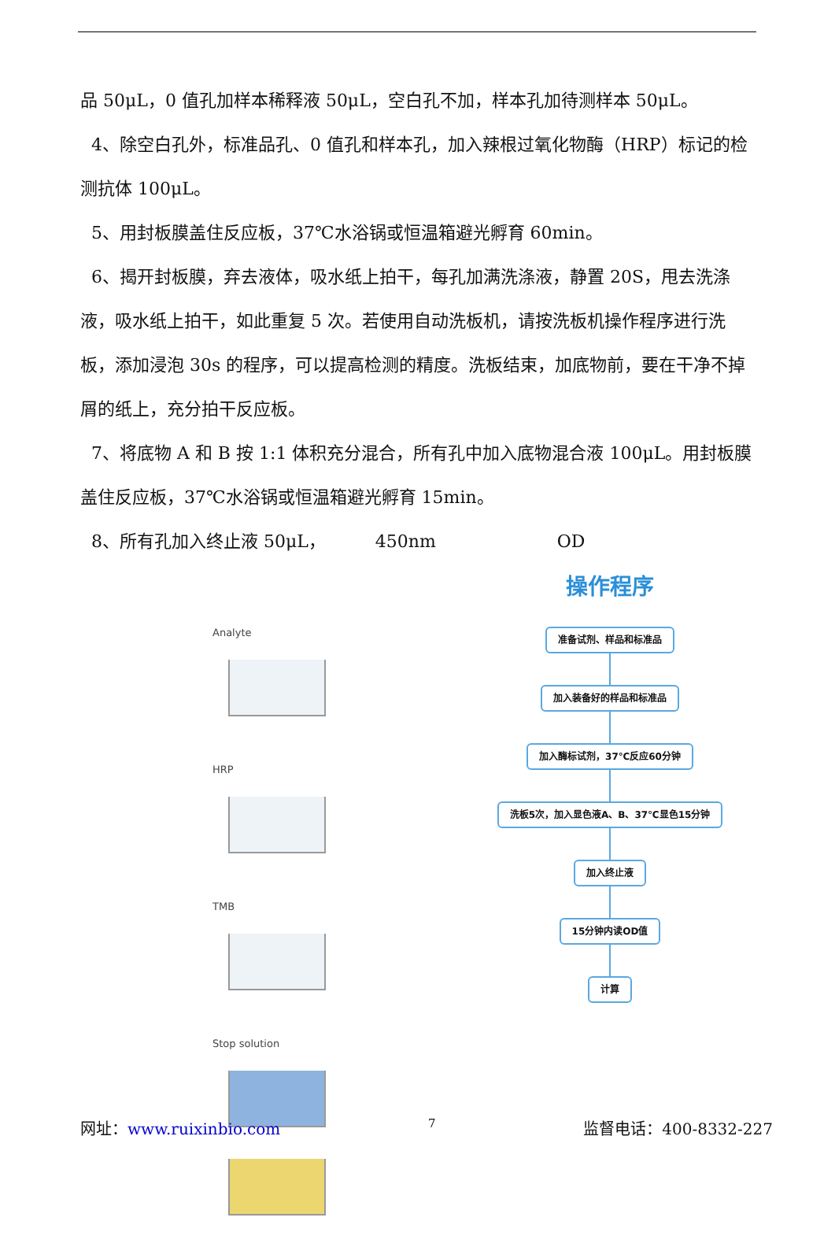品 50μL，0 值孔加样本稀释液 50μL，空白孔不加，样本孔加待测样本 50μL。
4、除空白孔外，标准品孔、0 值孔和样本孔，加入辣根过氧化物酶（HRP）标记的检测抗体 100μL。
5、用封板膜盖住反应板，37℃水浴锅或恒温箱避光孵育 60min。
6、揭开封板膜，弃去液体，吸水纸上拍干，每孔加满洗涤液，静置 20S，甩去洗涤液，吸水纸上拍干，如此重复 5 次。若使用自动洗板机，请按洗板机操作程序进行洗板，添加浸泡 30s 的程序，可以提高检测的精度。洗板结束，加底物前，要在干净不掉屑的纸上，充分拍干反应板。
7、将底物 A 和 B 按 1:1 体积充分混合，所有孔中加入底物混合液 100μL。用封板膜盖住反应板，37℃水浴锅或恒温箱避光孵育 15min。
8、所有孔加入终止液 50μL， 450nm OD
Analyte
HRP
TMB
Stop solution
操作程序
准备试剂、样品和标准品
加入装备好的样品和标准品 加入酶标试剂，37℃反应60分钟
洗板5次，加入显色液A、B、37℃显色15分钟
加入终止液 15分钟内读OD值 计算
网址：www.ruixinbio.com 7 监督电话：400-8332-227